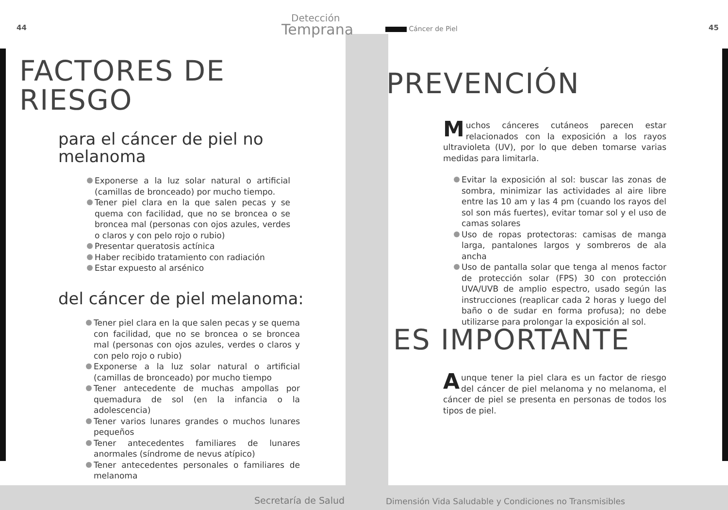44
Detección
Temprana
FACTORES DE
RIESGO
para el cáncer de piel no
melanoma
Exponerse a la luz solar natural o artificial (camillas de bronceado) por mucho tiempo.
Tener piel clara en la que salen pecas y se quema con facilidad, que no se broncea o se broncea mal (personas con ojos azules, verdes o claros y con pelo rojo o rubio)
Presentar queratosis actínica
Haber recibido tratamiento con radiación
Estar expuesto al arsénico
del cáncer de piel melanoma:
Tener piel clara en la que salen pecas y se quema con facilidad, que no se broncea o se broncea mal (personas con ojos azules, verdes o claros y con pelo rojo o rubio)
Exponerse a la luz solar natural o artificial (camillas de bronceado) por mucho tiempo
Tener antecedente de muchas ampollas por quemadura de sol (en la infancia o la adolescencia)
Tener varios lunares grandes o muchos lunares pequeños
Tener antecedentes familiares de lunares anormales (síndrome de nevus atípico)
Tener antecedentes personales o familiares de melanoma
Secretaría de Salud
Cáncer de Piel 45
PREVENCIÓN
Muchos cánceres cutáneos parecen estar relacionados con la exposición a los rayos ultravioleta (UV), por lo que deben tomarse varias medidas para limitarla.
Evitar la exposición al sol: buscar las zonas de sombra, minimizar las actividades al aire libre entre las 10 am y las 4 pm (cuando los rayos del sol son más fuertes), evitar tomar sol y el uso de camas solares
Uso de ropas protectoras: camisas de manga larga, pantalones largos y sombreros de ala ancha
Uso de pantalla solar que tenga al menos factor de protección solar (FPS) 30 con protección UVA/UVB de amplio espectro, usado según las instrucciones (reaplicar cada 2 horas y luego del baño o de sudar en forma profusa); no debe utilizarse para prolongar la exposición al sol.
ES IMPORTANTE
Aunque tener la piel clara es un factor de riesgo del cáncer de piel melanoma y no melanoma, el cáncer de piel se presenta en personas de todos los tipos de piel.
Dimensión Vida Saludable y Condiciones no Transmisibles